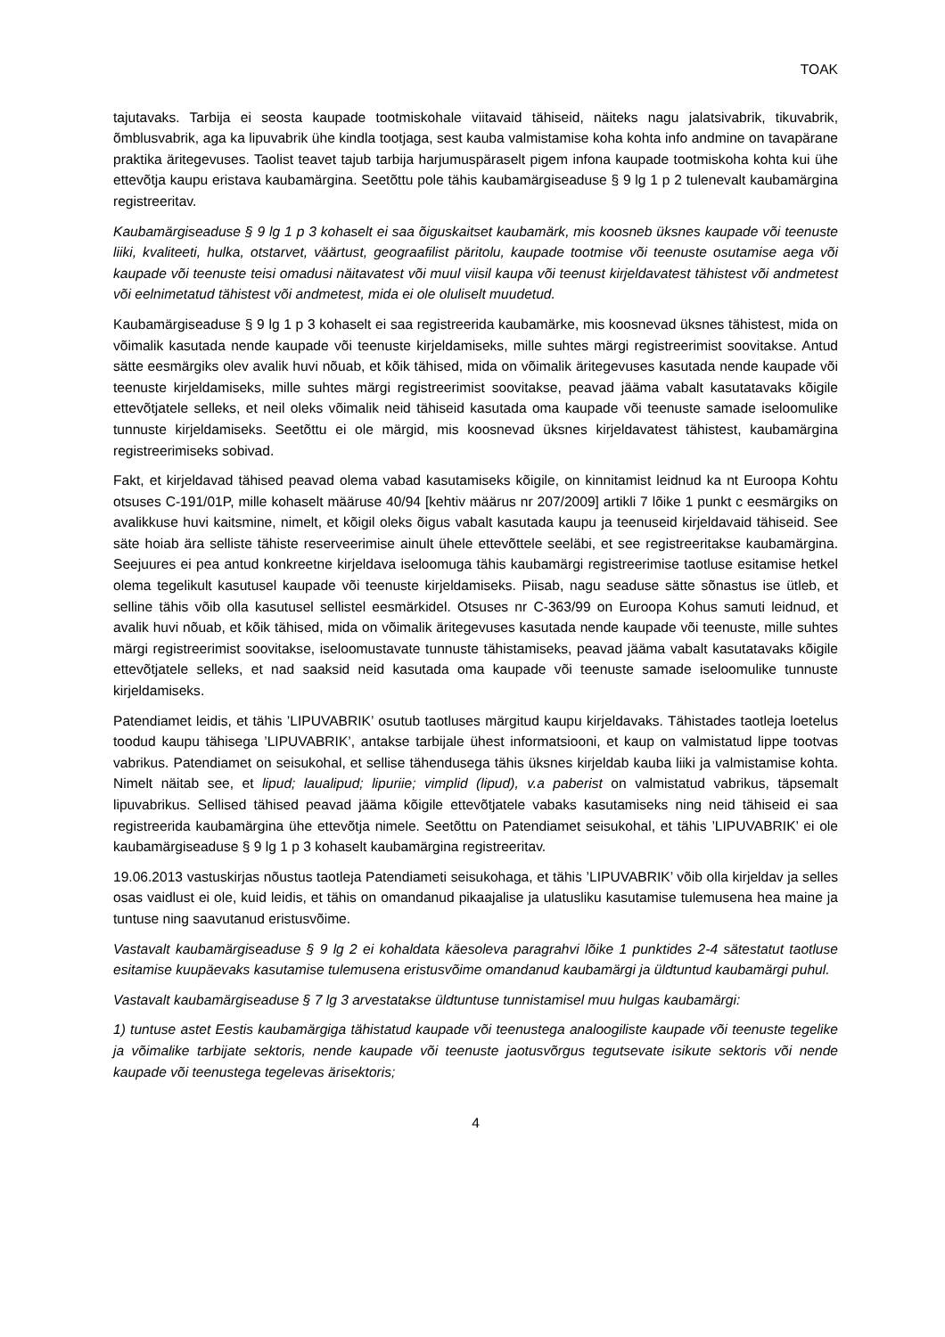TOAK
tajutavaks. Tarbija ei seosta kaupade tootmiskohale viitavaid tähiseid, näiteks nagu jalatsivabrik, tikuvabrik, õmblusvabrik, aga ka lipuvabrik ühe kindla tootjaga, sest kauba valmistamise koha kohta info andmine on tavapärane praktika äritegevuses. Taolist teavet tajub tarbija harjumuspäraselt pigem infona kaupade tootmiskoha kohta kui ühe ettevõtja kaupu eristava kaubamärgina. Seetõttu pole tähis kaubamärgiseaduse § 9 lg 1 p 2 tulenevalt kaubamärgina registreeritav.
Kaubamärgiseaduse § 9 lg 1 p 3 kohaselt ei saa õiguskaitset kaubamärk, mis koosneb üksnes kaupade või teenuste liiki, kvaliteeti, hulka, otstarvet, väärtust, geograafilist päritolu, kaupade tootmise või teenuste osutamise aega või kaupade või teenuste teisi omadusi näitavatest või muul viisil kaupa või teenust kirjeldavatest tähistest või andmetest või eelnimetatud tähistest või andmetest, mida ei ole oluliselt muudetud.
Kaubamärgiseaduse § 9 lg 1 p 3 kohaselt ei saa registreerida kaubamärke, mis koosnevad üksnes tähistest, mida on võimalik kasutada nende kaupade või teenuste kirjeldamiseks, mille suhtes märgi registreerimist soovitakse. Antud sätte eesmärgiks olev avalik huvi nõuab, et kõik tähised, mida on võimalik äritegevuses kasutada nende kaupade või teenuste kirjeldamiseks, mille suhtes märgi registreerimist soovitakse, peavad jääma vabalt kasutatavaks kõigile ettevõtjatele selleks, et neil oleks võimalik neid tähiseid kasutada oma kaupade või teenuste samade iseloomulike tunnuste kirjeldamiseks. Seetõttu ei ole märgid, mis koosnevad üksnes kirjeldavatest tähistest, kaubamärgina registreerimiseks sobivad.
Fakt, et kirjeldavad tähised peavad olema vabad kasutamiseks kõigile, on kinnitamist leidnud ka nt Euroopa Kohtu otsuses C-191/01P, mille kohaselt määruse 40/94 [kehtiv määrus nr 207/2009] artikli 7 lõike 1 punkt c eesmärgiks on avalikkuse huvi kaitsmine, nimelt, et kõigil oleks õigus vabalt kasutada kaupu ja teenuseid kirjeldavaid tähiseid. See säte hoiab ära selliste tähiste reserveerimise ainult ühele ettevõttele seeläbi, et see registreeritakse kaubamärgina. Seejuures ei pea antud konkreetne kirjeldava iseloomuga tähis kaubamärgi registreerimise taotluse esitamise hetkel olema tegelikult kasutusel kaupade või teenuste kirjeldamiseks. Piisab, nagu seaduse sätte sõnastus ise ütleb, et selline tähis võib olla kasutusel sellistel eesmärkidel. Otsuses nr C-363/99 on Euroopa Kohus samuti leidnud, et avalik huvi nõuab, et kõik tähised, mida on võimalik äritegevuses kasutada nende kaupade või teenuste, mille suhtes märgi registreerimist soovitakse, iseloomustavate tunnuste tähistamiseks, peavad jääma vabalt kasutatavaks kõigile ettevõtjatele selleks, et nad saaksid neid kasutada oma kaupade või teenuste samade iseloomulike tunnuste kirjeldamiseks.
Patendiamet leidis, et tähis ’LIPUVABRIK’ osutub taotluses märgitud kaupu kirjeldavaks. Tähistades taotleja loetelus toodud kaupu tähisega ’LIPUVABRIK’, antakse tarbijale ühest informatsiooni, et kaup on valmistatud lippe tootvas vabrikus. Patendiamet on seisukohal, et sellise tähendusega tähis üksnes kirjeldab kauba liiki ja valmistamise kohta. Nimelt näitab see, et lipud; laualipud; lipuriie; vimplid (lipud), v.a paberist on valmistatud vabrikus, täpsemalt lipuvabrikus. Sellised tähised peavad jääma kõigile ettevõtjatele vabaks kasutamiseks ning neid tähiseid ei saa registreerida kaubamärgina ühe ettevõtja nimele. Seetõttu on Patendiamet seisukohal, et tähis ’LIPUVABRIK’ ei ole kaubamärgiseaduse § 9 lg 1 p 3 kohaselt kaubamärgina registreeritav.
19.06.2013 vastuskirjas nõustus taotleja Patendiameti seisukohaga, et tähis ’LIPUVABRIK’ võib olla kirjeldav ja selles osas vaidlust ei ole, kuid leidis, et tähis on omandanud pikaajalise ja ulatusliku kasutamise tulemusena hea maine ja tuntuse ning saavutanud eristusvõime.
Vastavalt kaubamärgiseaduse § 9 lg 2 ei kohaldata käesoleva paragrahvi lõike 1 punktides 2-4 sätestatut taotluse esitamise kuupäevaks kasutamise tulemusena eristusvõime omandanud kaubamärgi ja üldtuntud kaubamärgi puhul.
Vastavalt kaubamärgiseaduse § 7 lg 3 arvestatakse üldtuntuse tunnistamisel muu hulgas kaubamärgi:
1) tuntuse astet Eestis kaubamärgiga tähistatud kaupade või teenustega analoogiliste kaupade või teenuste tegelike ja võimalike tarbijate sektoris, nende kaupade või teenuste jaotusvõrgus tegutsevate isikute sektoris või nende kaupade või teenustega tegelevas ärisektoris;
4